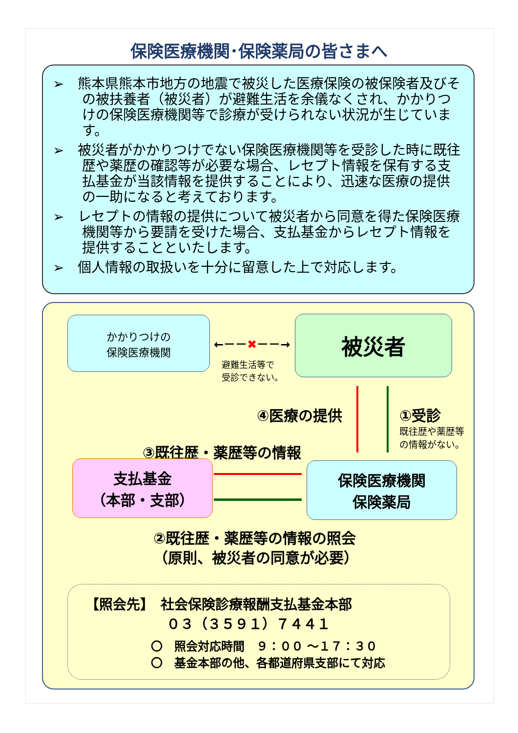保険医療機関･保険薬局の皆さまへ
➢　熊本県熊本市地方の地震で被災した医療保険の被保険者及びその被扶養者（被災者）が避難生活を余儀なくされ、かかりつけの保険医療機関等で診療が受けられない状況が生じています。
➢　被災者がかかりつけでない保険医療機関等を受診した時に既往歴や薬歴の確認等が必要な場合、レセプト情報を保有する支払基金が当該情報を提供することにより、迅速な医療の提供の一助になると考えております。
➢　レセプトの情報の提供について被災者から同意を得た保険医療機関等から要請を受けた場合、支払基金からレセプト情報を提供することといたします。
➢　個人情報の取扱いを十分に留意した上で対応します。
かかりつけの
保険医療機関
←－－✖－－→
避難生活等で
受診できない。
被災者
④医療の提供 ①受診
既往歴や薬歴等
の情報がない。
③既往歴・薬歴等の情報
支払基金
（本部・支部）
保険医療機関
保険薬局
②既往歴・薬歴等の情報の照会
（原則、被災者の同意が必要）
【照会先】　社会保険診療報酬支払基金本部
０３（３５９１）７４４１
〇　照会対応時間　９：００ ～１７：３０
〇　基金本部の他、各都道府県支部にて対応